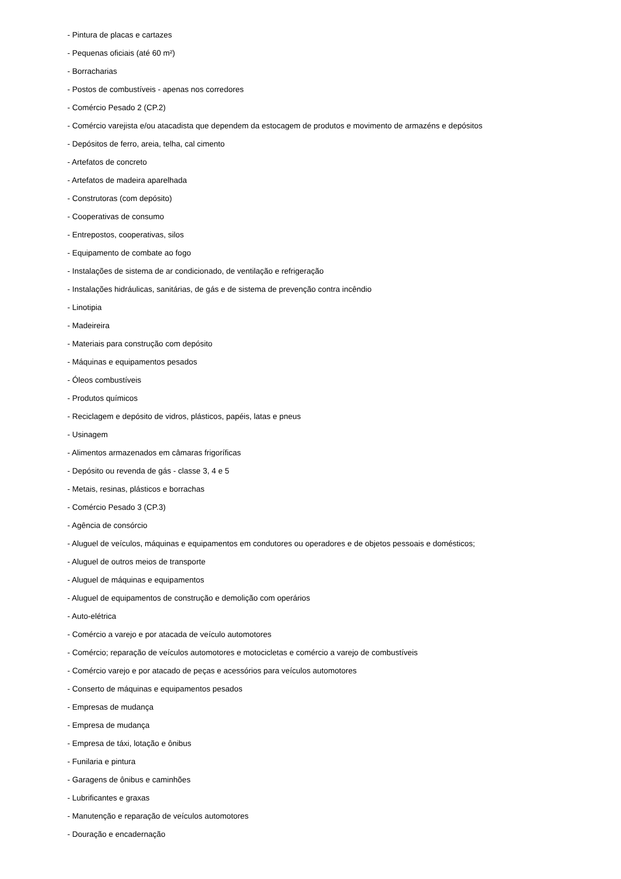- Pintura de placas e cartazes
- Pequenas oficiais (até 60 m²)
- Borracharias
- Postos de combustíveis - apenas nos corredores
- Comércio Pesado 2 (CP.2)
- Comércio varejista e/ou atacadista que dependem da estocagem de produtos e movimento de armazéns e depósitos
- Depósitos de ferro, areia, telha, cal cimento
- Artefatos de concreto
- Artefatos de madeira aparelhada
- Construtoras (com depósito)
- Cooperativas de consumo
- Entrepostos, cooperativas, silos
- Equipamento de combate ao fogo
- Instalações de sistema de ar condicionado, de ventilação e refrigeração
- Instalações hidráulicas, sanitárias, de gás e de sistema de prevenção contra incêndio
- Linotipia
- Madeireira
- Materiais para construção com depósito
- Máquinas e equipamentos pesados
- Óleos combustíveis
- Produtos químicos
- Reciclagem e depósito de vidros, plásticos, papéis, latas e pneus
- Usinagem
- Alimentos armazenados em câmaras frigoríficas
- Depósito ou revenda de gás - classe 3, 4 e 5
- Metais, resinas, plásticos e borrachas
- Comércio Pesado 3 (CP.3)
- Agência de consórcio
- Aluguel de veículos, máquinas e equipamentos em condutores ou operadores e de objetos pessoais e domésticos;
- Aluguel de outros meios de transporte
- Aluguel de máquinas e equipamentos
- Aluguel de equipamentos de construção e demolição com operários
- Auto-elétrica
- Comércio a varejo e por atacada de veículo automotores
- Comércio; reparação de veículos automotores e motocicletas e comércio a varejo de combustíveis
- Comércio varejo e por atacado de peças e acessórios para veículos automotores
- Conserto de máquinas e equipamentos pesados
- Empresas de mudança
- Empresa de mudança
- Empresa de táxi, lotação e ônibus
- Funilaria e pintura
- Garagens de ônibus e caminhões
- Lubrificantes e graxas
- Manutenção e reparação de veículos automotores
- Douração e encadernação